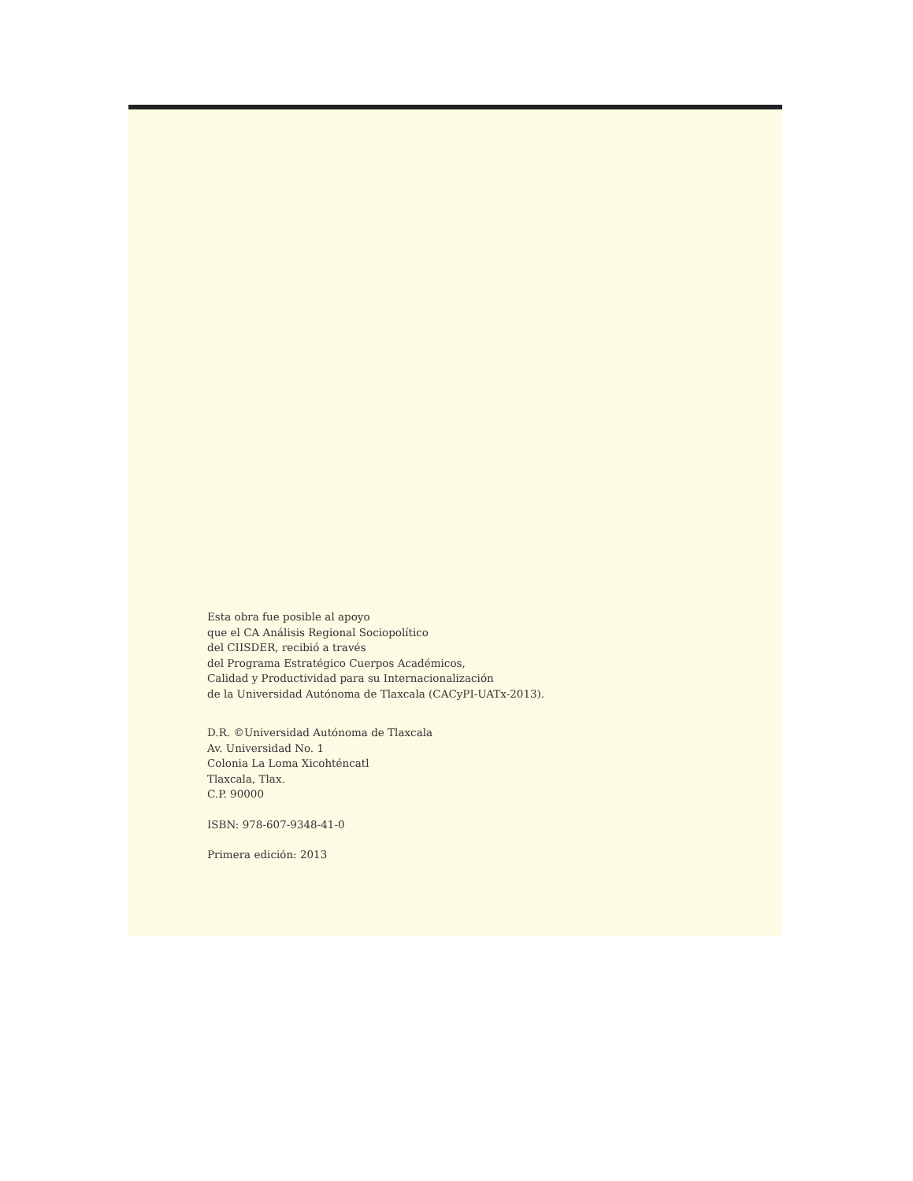Esta obra fue posible al apoyo
que el CA Análisis Regional Sociopolítico
del CIISDER, recibió a través
del Programa Estratégico Cuerpos Académicos,
Calidad y Productividad para su Internacionalización
de la Universidad Autónoma de Tlaxcala (CACyPI-UATx-2013).
D.R. ©Universidad Autónoma de Tlaxcala
Av. Universidad No. 1
Colonia La Loma Xicohténcatl
Tlaxcala, Tlax.
C.P. 90000
ISBN: 978-607-9348-41-0
Primera edición: 2013